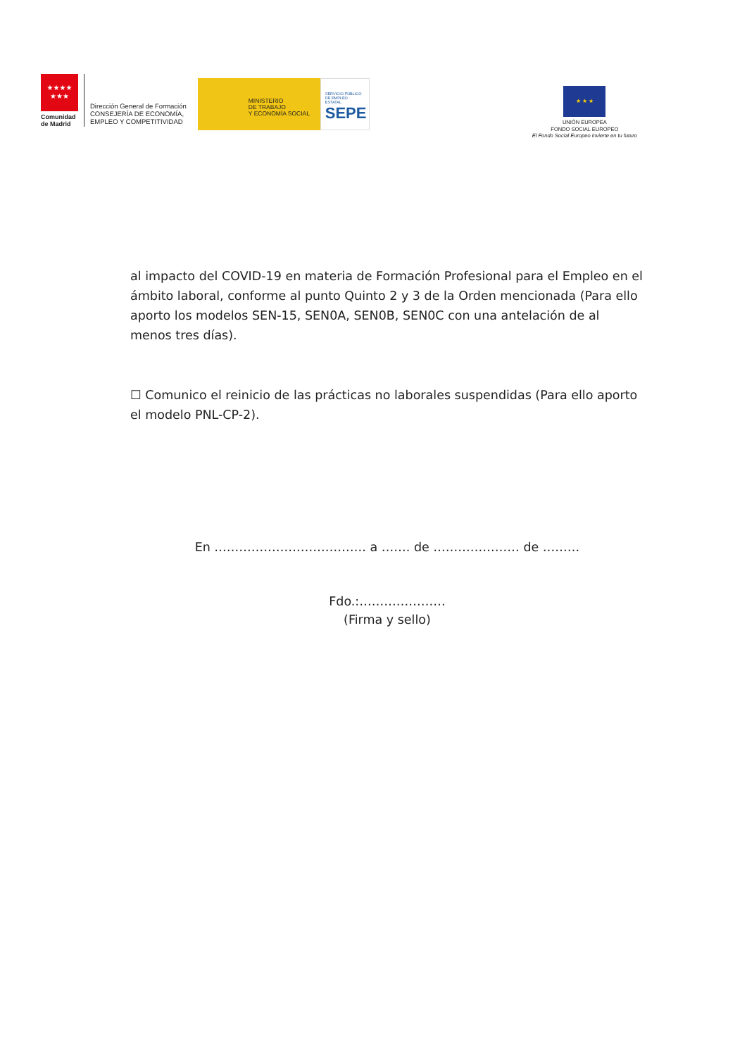★★★★
★★★
Comunidad
de Madrid
Dirección General de Formación
CONSEJERÍA DE ECONOMÍA,
EMPLEO Y COMPETITIVIDAD
MINISTERIO
DE TRABAJO
Y ECONOMÍA SOCIAL
SERVICIO PÚBLICO
DE EMPLEO ESTATAL
SEPE
★ ★ ★
UNIÓN EUROPEA
FONDO SOCIAL EUROPEO
El Fondo Social Europeo invierte en tu futuro
al impacto del COVID-19 en materia de Formación Profesional para el Empleo en el ámbito laboral, conforme al punto Quinto 2 y 3 de la Orden mencionada (Para ello aporto los modelos SEN-15, SEN0A, SEN0B, SEN0C con una antelación de al menos tres días).
☐ Comunico el reinicio de las prácticas no laborales suspendidas (Para ello aporto el modelo PNL-CP-2).
En ………………………………. a ……. de ………………… de ………
Fdo.:…………………
(Firma y sello)